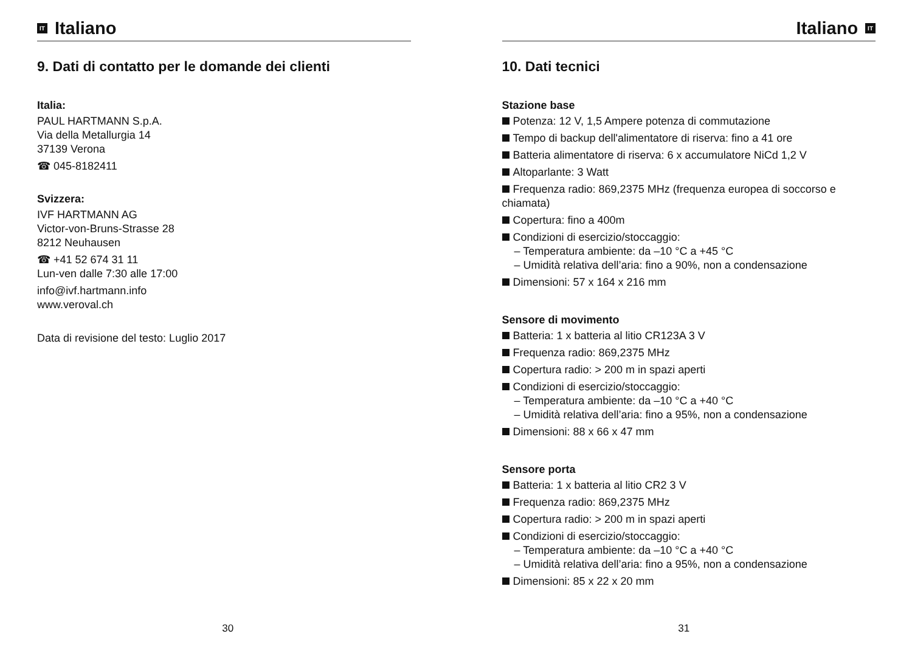IT Italiano
9. Dati di contatto per le domande dei clienti
Italia:
PAUL HARTMANN S.p.A.
Via della Metallurgia 14
37139 Verona
☎ 045-8182411
Svizzera:
IVF HARTMANN AG
Victor-von-Bruns-Strasse 28
8212 Neuhausen
☎ +41 52 674 31 11
Lun-ven dalle 7:30 alle 17:00
info@ivf.hartmann.info
www.veroval.ch
Data di revisione del testo: Luglio 2017
30
Italiano IT
10. Dati tecnici
Stazione base
Potenza: 12 V, 1,5 Ampere potenza di commutazione
Tempo di backup dell'alimentatore di riserva: fino a 41 ore
Batteria alimentatore di riserva: 6 x accumulatore NiCd 1,2 V
Altoparlante: 3 Watt
Frequenza radio: 869,2375 MHz (frequenza europea di soccorso e chiamata)
Copertura: fino a 400m
Condizioni di esercizio/stoccaggio:
– Temperatura ambiente: da –10 °C a +45 °C
– Umidità relativa dell’aria: fino a 90%, non a condensazione
Dimensioni: 57 x 164 x 216 mm
Sensore di movimento
Batteria: 1 x batteria al litio CR123A 3 V
Frequenza radio: 869,2375 MHz
Copertura radio: > 200 m in spazi aperti
Condizioni di esercizio/stoccaggio:
– Temperatura ambiente: da –10 °C a +40 °C
– Umidità relativa dell’aria: fino a 95%, non a condensazione
Dimensioni: 88 x 66 x 47 mm
Sensore porta
Batteria: 1 x batteria al litio CR2 3 V
Frequenza radio: 869,2375 MHz
Copertura radio: > 200 m in spazi aperti
Condizioni di esercizio/stoccaggio:
– Temperatura ambiente: da –10 °C a +40 °C
– Umidità relativa dell’aria: fino a 95%, non a condensazione
Dimensioni: 85 x 22 x 20 mm
31